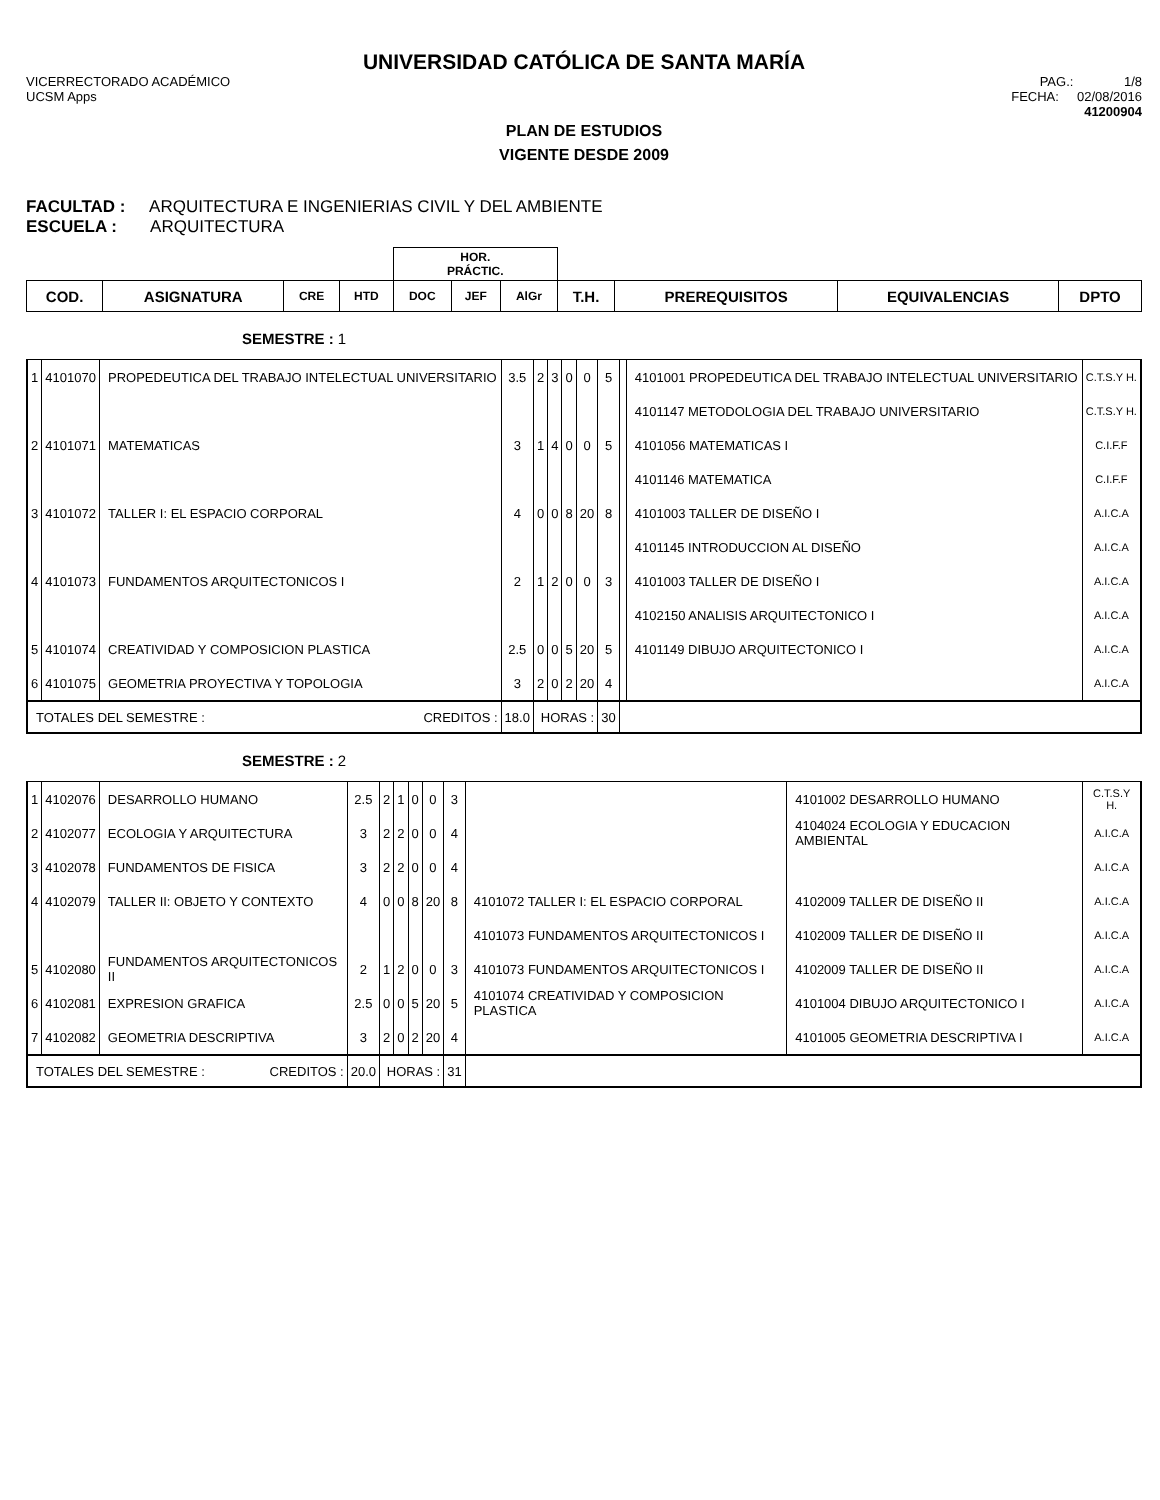UNIVERSIDAD CATÓLICA DE SANTA MARÍA
VICERRECTORADO ACADÉMICO
UCSM Apps
PAG.: 1/8
FECHA: 02/08/2016
41200904
PLAN DE ESTUDIOS
VIGENTE DESDE 2009
FACULTAD : ARQUITECTURA E INGENIERIAS CIVIL Y DEL AMBIENTE
ESCUELA : ARQUITECTURA
| | | | | HOR. PRÁCTIC. | | | | | | |
| --- | --- | --- | --- | --- | --- | --- | --- | --- | --- | --- |
| COD. | ASIGNATURA | CRE | HTD | DOC | JEF | AlGr | T.H. | PREREQUISITOS | EQUIVALENCIAS | DPTO |
SEMESTRE : 1
| 1 | 4101070 | PROPEDEUTICA DEL TRABAJO INTELECTUAL UNIVERSITARIO | 3.5 | 2 | 3 | 0 | 0 | 5 | | 4101001 PROPEDEUTICA DEL TRABAJO INTELECTUAL UNIVERSITARIO | C.T.S.Y H. |
| | | | | | | | | | | 4101147 METODOLOGIA DEL TRABAJO UNIVERSITARIO | C.T.S.Y H. |
| 2 | 4101071 | MATEMATICAS | 3 | 1 | 4 | 0 | 0 | 5 | | 4101056 MATEMATICAS I | C.I.F.F |
| | | | | | | | | | | 4101146 MATEMATICA | C.I.F.F |
| 3 | 4101072 | TALLER I: EL ESPACIO CORPORAL | 4 | 0 | 0 | 8 | 20 | 8 | | 4101003 TALLER DE DISEÑO I | A.I.C.A |
| | | | | | | | | | | 4101145 INTRODUCCION AL DISEÑO | A.I.C.A |
| 4 | 4101073 | FUNDAMENTOS ARQUITECTONICOS I | 2 | 1 | 2 | 0 | 0 | 3 | | 4101003 TALLER DE DISEÑO I | A.I.C.A |
| | | | | | | | | | | 4102150 ANALISIS ARQUITECTONICO I | A.I.C.A |
| 5 | 4101074 | CREATIVIDAD Y COMPOSICION PLASTICA | 2.5 | 0 | 0 | 5 | 20 | 5 | | 4101149 DIBUJO ARQUITECTONICO I | A.I.C.A |
| 6 | 4101075 | GEOMETRIA PROYECTIVA Y TOPOLOGIA | 3 | 2 | 0 | 2 | 20 | 4 | | | A.I.C.A |
| TOTALES DEL SEMESTRE : CREDITOS : | | | 18.0 | HORAS : | | | | 30 | | | |
SEMESTRE : 2
| 1 | 4102076 | DESARROLLO HUMANO | 2.5 | 2 | 1 | 0 | 0 | 3 | | 4101002 DESARROLLO HUMANO | C.T.S.Y H. |
| 2 | 4102077 | ECOLOGIA Y ARQUITECTURA | 3 | 2 | 2 | 0 | 0 | 4 | | 4104024 ECOLOGIA Y EDUCACION AMBIENTAL | A.I.C.A |
| 3 | 4102078 | FUNDAMENTOS DE FISICA | 3 | 2 | 2 | 0 | 0 | 4 | | | A.I.C.A |
| 4 | 4102079 | TALLER II: OBJETO Y CONTEXTO | 4 | 0 | 0 | 8 | 20 | 8 | 4101072 TALLER I: EL ESPACIO CORPORAL | 4102009 TALLER DE DISEÑO II | A.I.C.A |
| | | | | | | | | | 4101073 FUNDAMENTOS ARQUITECTONICOS I | 4102009 TALLER DE DISEÑO II | A.I.C.A |
| 5 | 4102080 | FUNDAMENTOS ARQUITECTONICOS II | 2 | 1 | 2 | 0 | 0 | 3 | 4101073 FUNDAMENTOS ARQUITECTONICOS I | 4102009 TALLER DE DISEÑO II | A.I.C.A |
| 6 | 4102081 | EXPRESION GRAFICA | 2.5 | 0 | 0 | 5 | 20 | 5 | 4101074 CREATIVIDAD Y COMPOSICION PLASTICA | 4101004 DIBUJO ARQUITECTONICO I | A.I.C.A |
| 7 | 4102082 | GEOMETRIA DESCRIPTIVA | 3 | 2 | 0 | 2 | 20 | 4 | | 4101005 GEOMETRIA DESCRIPTIVA I | A.I.C.A |
| TOTALES DEL SEMESTRE : CREDITOS : | | | 20.0 | HORAS : | | | | 31 | | | |